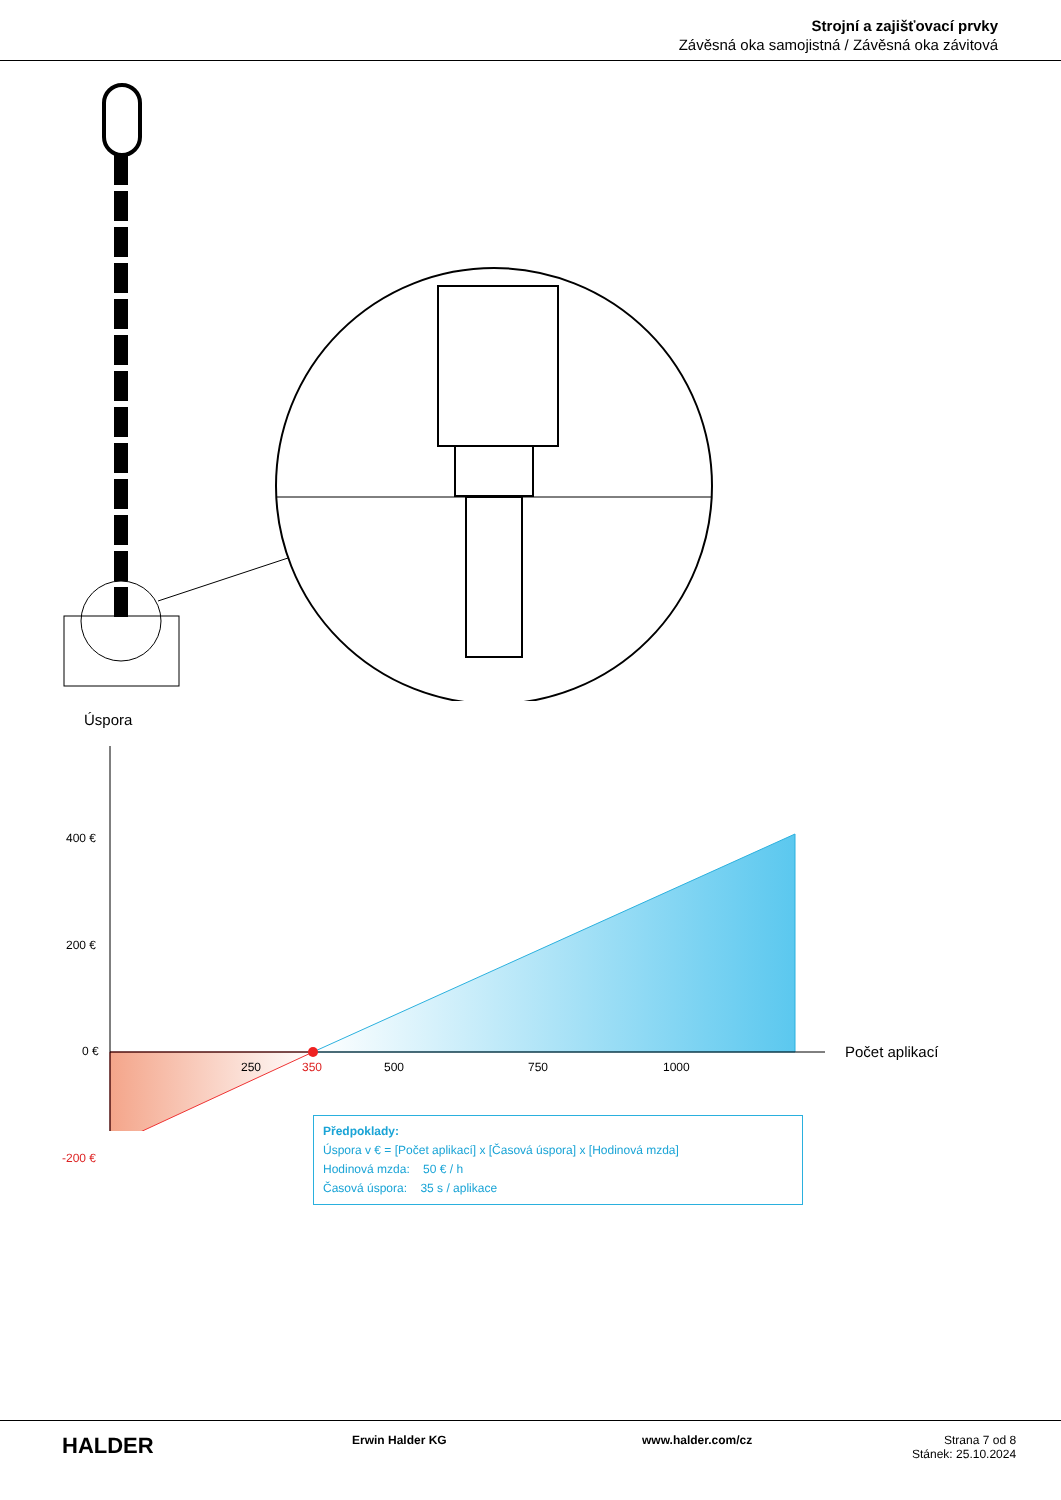Strojní a zajišťovací prvky
Závěsná oka samojistná / Závěsná oka závitová
Úspora
400 €
200 €
0 €
-200 €
250 350 500 750 1000
Počet aplikací
Předpoklady:
Úspora v € = [Počet aplikací] x [Časová úspora] x [Hodinová mzda]
Hodinová mzda: 50 € / h
Časová úspora: 35 s / aplikace
HALDER
Erwin Halder KG www.halder.com/cz Strana 7 od 8
Stánek: 25.10.2024